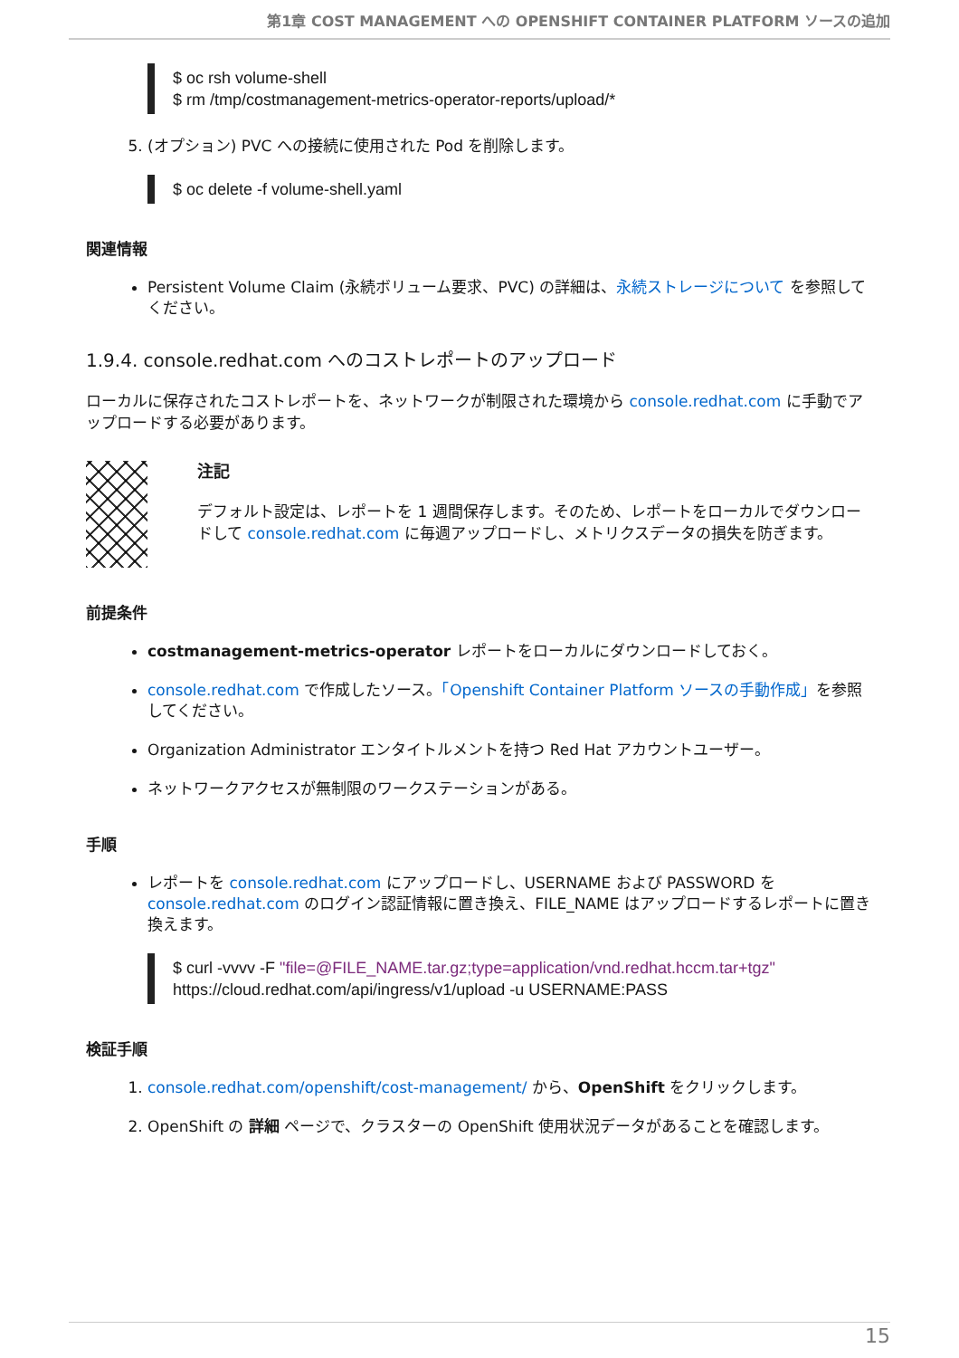第1章 COST MANAGEMENT への OPENSHIFT CONTAINER PLATFORM ソースの追加
$ oc rsh volume-shell
$ rm /tmp/costmanagement-metrics-operator-reports/upload/*
5. (オプション) PVC への接続に使用された Pod を削除します。
$ oc delete -f volume-shell.yaml
関連情報
Persistent Volume Claim (永続ボリューム要求、PVC) の詳細は、永続ストレージについて を参照してください。
1.9.4. console.redhat.com へのコストレポートのアップロード
ローカルに保存されたコストレポートを、ネットワークが制限された環境から console.redhat.com に手動でアップロードする必要があります。
注記
デフォルト設定は、レポートを 1 週間保存します。そのため、レポートをローカルでダウンロードして console.redhat.com に毎週アップロードし、メトリクスデータの損失を防ぎます。
前提条件
costmanagement-metrics-operator レポートをローカルにダウンロードしておく。
console.redhat.com で作成したソース。「Openshift Container Platform ソースの手動作成」を参照してください。
Organization Administrator エンタイトルメントを持つ Red Hat アカウントユーザー。
ネットワークアクセスが無制限のワークステーションがある。
手順
レポートを console.redhat.com にアップロードし、USERNAME および PASSWORD を console.redhat.com のログイン認証情報に置き換え、FILE_NAME はアップロードするレポートに置き換えます。
$ curl -vvvv -F "file=@FILE_NAME.tar.gz;type=application/vnd.redhat.hccm.tar+tgz"
https://cloud.redhat.com/api/ingress/v1/upload -u USERNAME:PASS
検証手順
1. console.redhat.com/openshift/cost-management/ から、OpenShift をクリックします。
2. OpenShift の 詳細 ページで、クラスターの OpenShift 使用状況データがあることを確認します。
15